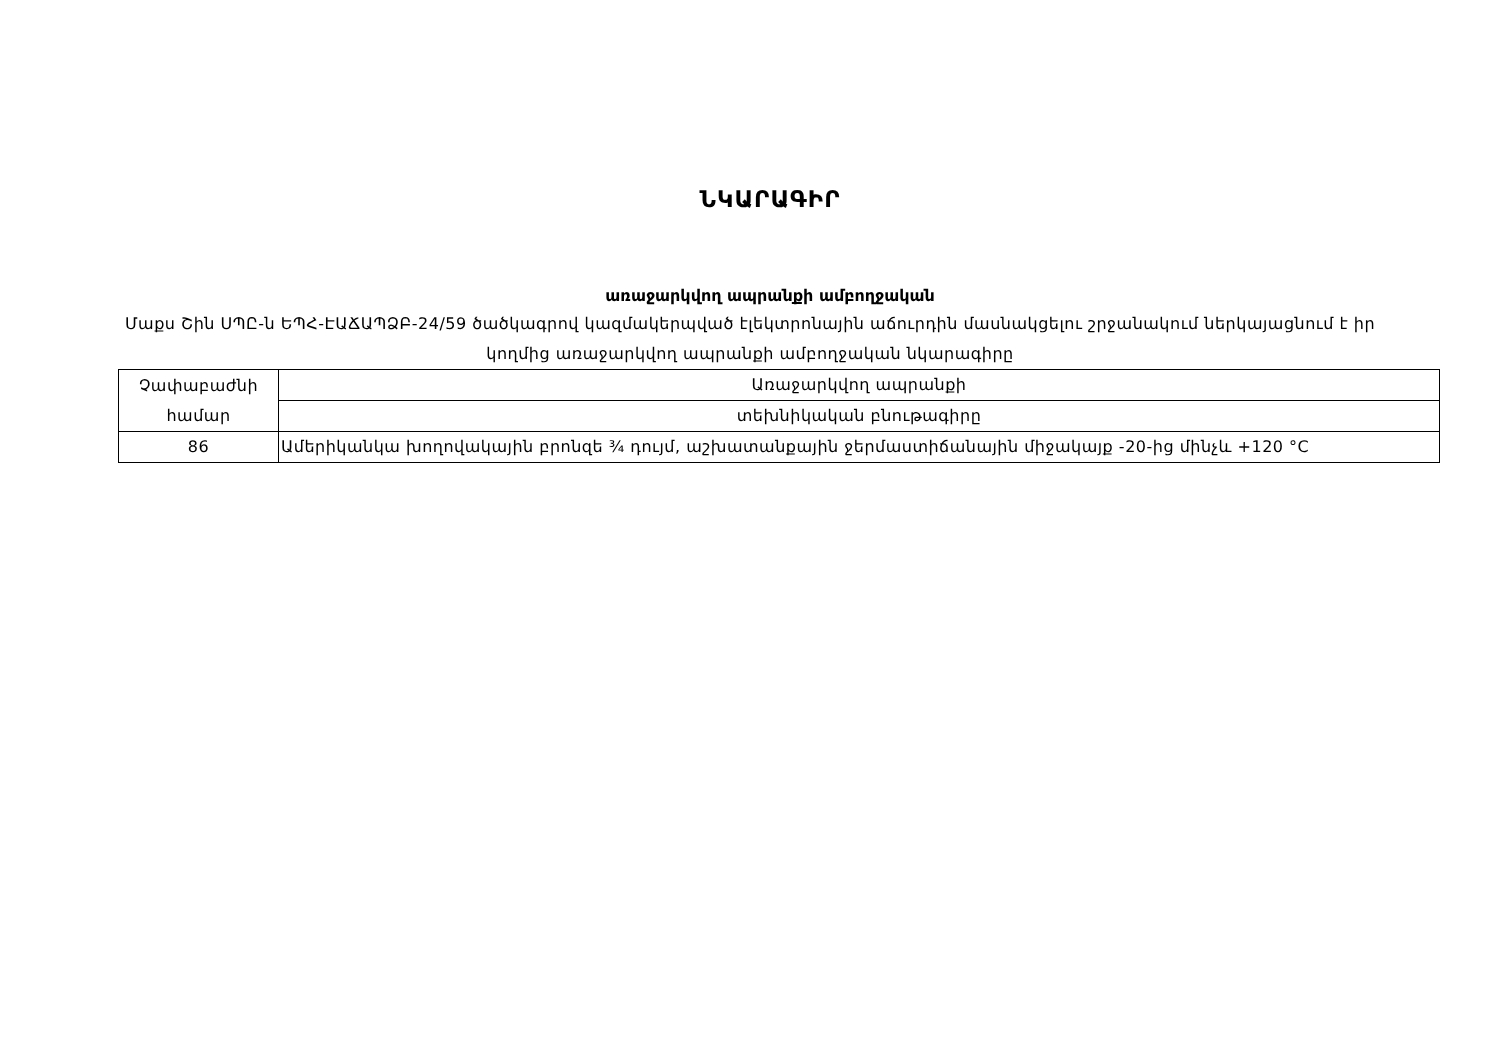ՆԿԱՐԱԳԻՐ
առաջարկվող ապրանքի ամբողջական
Մաքս Շին ՍՊԸ-ն ԵՊՀ-ԷԱՃԱՊՁԲ-24/59 ծածկագրով կազմակերպված էլեկտրոնային աճուրդին մասնակցելու շրջանակում ներկայացնում է իր կողմից առաջարկվող ապրանքի ամբողջական նկարագիրը
| Չափաբաժնի համար | Առաջարկվող ապրանքի |
| | տեխնիկական բնութագիրը |
| 86 | Ամերիկանկա խողովակային բրոնզե ¾ դույմ, աշխատանքային ջերմաստիճանային միջակայք -20-ից մինչև +120 °C |